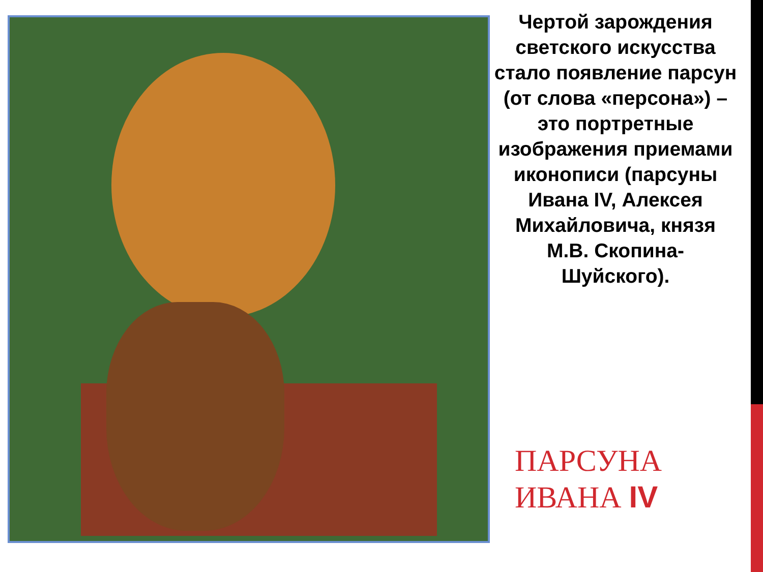Чертой зарождения светского искусства стало появление парсун (от слова «персона») – это портретные изображения приемами иконописи (парсуны Ивана IV, Алексея Михайловича, князя М.В. Скопина-Шуйского).
ПАРСУНА
ИВАНА IV